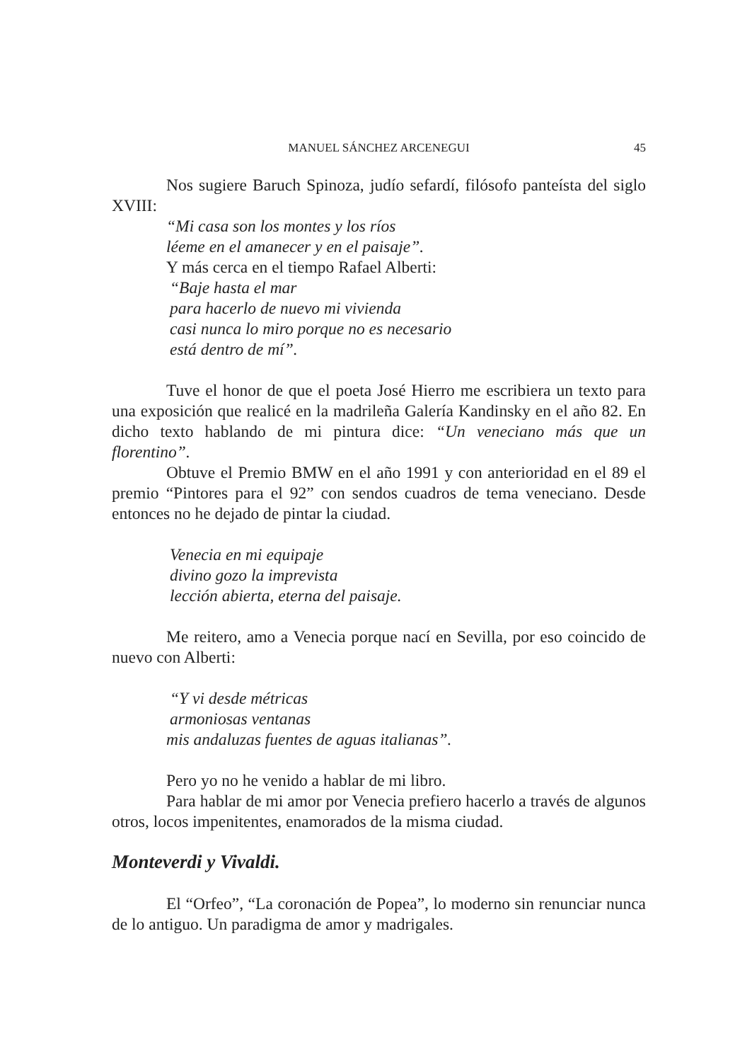MANUEL SÁNCHEZ ARCENEGUI
45
Nos sugiere Baruch Spinoza, judío sefardí, filósofo panteísta del siglo XVIII:
“Mi casa son los montes y los ríos
léeme en el amanecer y en el paisaje”.
Y más cerca en el tiempo Rafael Alberti:
“Baje hasta el mar
para hacerlo de nuevo mi vivienda
casi nunca lo miro porque no es necesario
está dentro de mí”.
Tuve el honor de que el poeta José Hierro me escribiera un texto para una exposición que realicé en la madrileña Galería Kandinsky en el año 82. En dicho texto hablando de mi pintura dice: “Un veneciano más que un florentino”.
Obtuve el Premio BMW en el año 1991 y con anterioridad en el 89 el premio “Pintores para el 92” con sendos cuadros de tema veneciano. Desde entonces no he dejado de pintar la ciudad.
Venecia en mi equipaje
divino gozo la imprevista
lección abierta, eterna del paisaje.
Me reitero, amo a Venecia porque nací en Sevilla, por eso coincido de nuevo con Alberti:
“Y vi desde métricas
armoniosas ventanas
mis andaluzas fuentes de aguas italianas”.
Pero yo no he venido a hablar de mi libro.
Para hablar de mi amor por Venecia prefiero hacerlo a través de algunos otros, locos impenitentes, enamorados de la misma ciudad.
Monteverdi y Vivaldi.
El “Orfeo”, “La coronación de Popea”, lo moderno sin renunciar nunca de lo antiguo. Un paradigma de amor y madrigales.